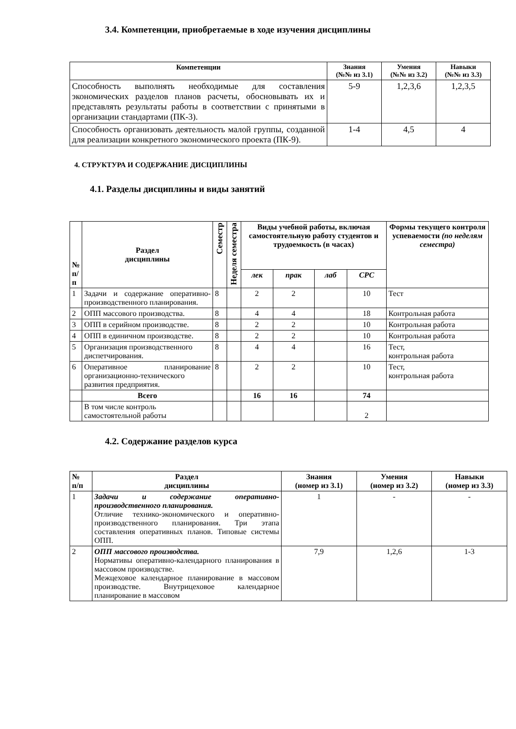3.4. Компетенции, приобретаемые в ходе изучения дисциплины
| Компетенции | Знания (№№ из 3.1) | Умения (№№ из 3.2) | Навыки (№№ из 3.3) |
| --- | --- | --- | --- |
| Способность выполнять необходимые для составления экономических разделов планов расчеты, обосновывать их и представлять результаты работы в соответствии с принятыми в организации стандартами (ПК-3). | 5-9 | 1,2,3,6 | 1,2,3,5 |
| Способность организовать деятельность малой группы, созданной для реализации конкретного экономического проекта (ПК-9). | 1-4 | 4,5 | 4 |
4. СТРУКТУРА И СОДЕРЖАНИЕ ДИСЦИПЛИНЫ
4.1. Разделы дисциплины и виды занятий
| № п/ п | Раздел дисциплины | Семестр | Неделя семестра | Виды учебной работы, включая самостоятельную работу студентов и трудоемкость (в часах) | | | | Формы текущего контроля успеваемости (по неделям семестра) |
| --- | --- | --- | --- | --- | --- | --- | --- | --- |
| | | | | лек | прак | лаб | СРС | |
| 1 | Задачи и содержание оперативно-производственного планирования. | 8 | | 2 | 2 | | 10 | Тест |
| 2 | ОПП массового производства. | 8 | | 4 | 4 | | 18 | Контрольная работа |
| 3 | ОПП в серийном производстве. | 8 | | 2 | 2 | | 10 | Контрольная работа |
| 4 | ОПП в единичном производстве. | 8 | | 2 | 2 | | 10 | Контрольная работа |
| 5 | Организация производственного диспетчирования. | 8 | | 4 | 4 | | 16 | Тест, контрольная работа |
| 6 | Оперативное планирование организационно-технического развития предприятия. | 8 | | 2 | 2 | | 10 | Тест, контрольная работа |
| | Всего | | | 16 | 16 | | 74 | |
| | В том числе контроль самостоятельной работы | | | | | | 2 | |
4.2. Содержание разделов курса
| № п/п | Раздел дисциплины | Знания (номер из 3.1) | Умения (номер из 3.2) | Навыки (номер из 3.3) |
| --- | --- | --- | --- | --- |
| 1 | Задачи и содержание оперативно-производственного планирования. Отличие технико-экономического и оперативно-производственного планирования. Три этапа составления оперативных планов. Типовые системы ОПП. | 1 | - | - |
| 2 | ОПП массового производства. Нормативы оперативно-календарного планирования в массовом производстве. Межцеховое календарное планирование в массовом производстве. Внутрицеховое календарное планирование в массовом | 7,9 | 1,2,6 | 1-3 |